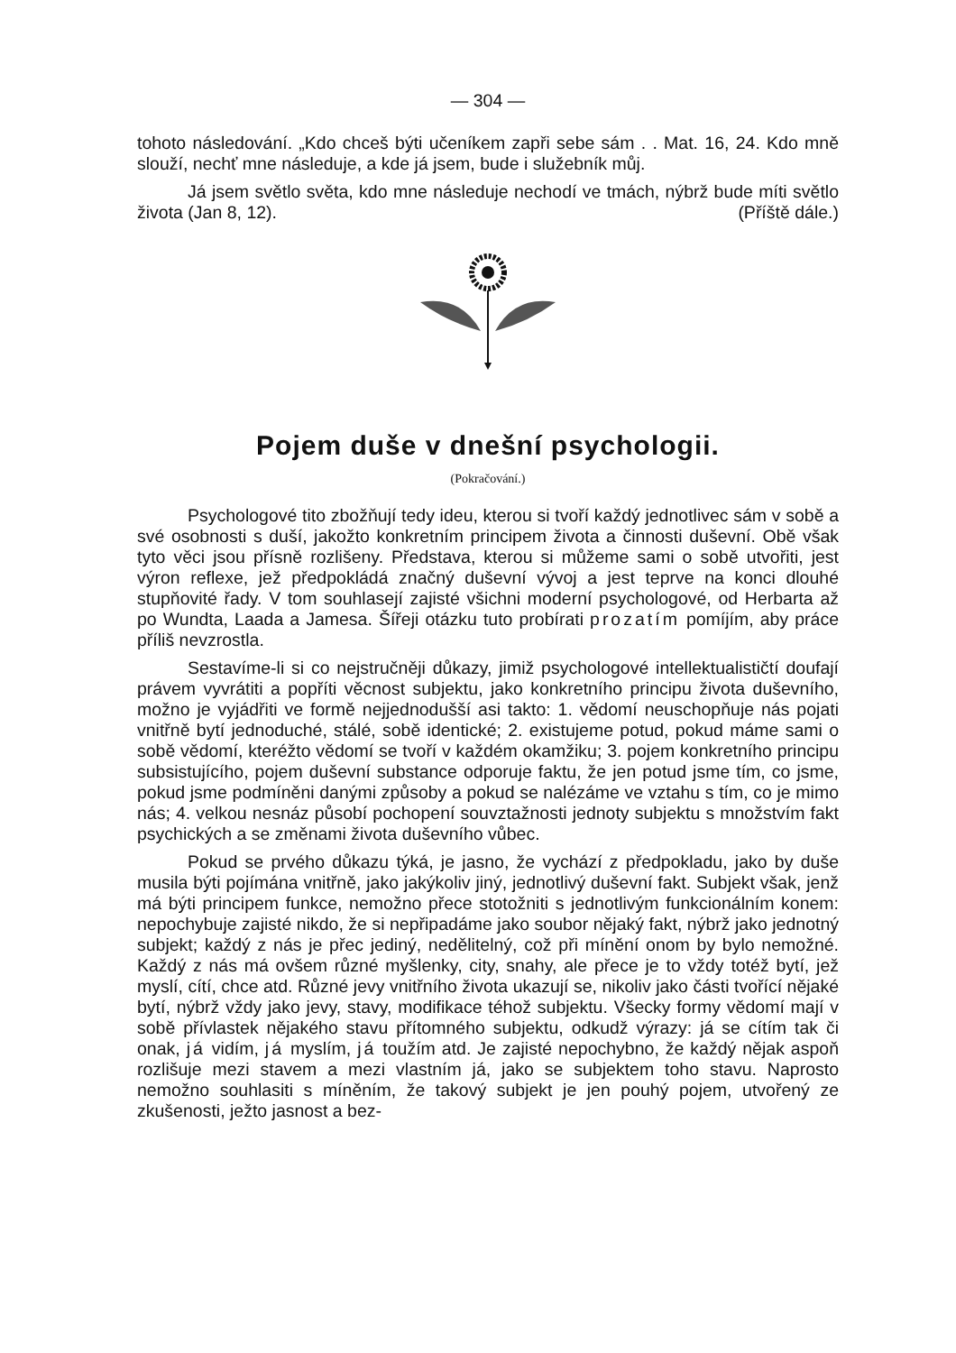— 304 —
tohoto následování. „Kdo chceš býti učeníkem zapři sebe sám . . Mat. 16, 24. Kdo mně slouží, nechť mne následuje, a kde já jsem, bude i služebník můj.
Já jsem světlo světa, kdo mne následuje nechodí ve tmách, nýbrž bude míti světlo života (Jan 8, 12). (Příště dále.)
Pojem duše v dnešní psychologii.
(Pokračování.)
Psychologové tito zbožňují tedy ideu, kterou si tvoří každý jednotlivec sám v sobě a své osobnosti s duší, jakožto konkretním principem života a činnosti duševní. Obě však tyto věci jsou přísně rozlišeny. Představa, kterou si můžeme sami o sobě utvořiti, jest výron reflexe, jež předpokládá značný duševní vývoj a jest teprve na konci dlouhé stupňovité řady. V tom souhlasejí zajisté všichni moderní psychologové, od Herbarta až po Wundta, Laada a Jamesa. Šířeji otázku tuto probírati prozatím pomíjím, aby práce příliš nevzrostla.
Sestavíme-li si co nejstručněji důkazy, jimiž psychologové intellektualističtí doufají právem vyvrátiti a popříti věcnost subjektu, jako konkretního principu života duševního, možno je vyjádřiti ve formě nejjednodušší asi takto: 1. vědomí neuschopňuje nás pojati vnitřně bytí jednoduché, stálé, sobě identické; 2. existujeme potud, pokud máme sami o sobě vědomí, kteréžto vědomí se tvoří v každém okamžiku; 3. pojem konkretního principu subsistujícího, pojem duševní substance odporuje faktu, že jen potud jsme tím, co jsme, pokud jsme podmíněni danými způsoby a pokud se nalézáme ve vztahu s tím, co je mimo nás; 4. velkou nesnáz působí pochopení souvztažnosti jednoty subjektu s množstvím fakt psychických a se změnami života duševního vůbec.
Pokud se prvého důkazu týká, je jasno, že vychází z předpokladu, jako by duše musila býti pojímána vnitřně, jako jakýkoliv jiný, jednotlivý duševní fakt. Subjekt však, jenž má býti principem funkce, nemožno přece stotožniti s jednotlivým funkcionálním konem: nepochybuje zajisté nikdo, že si nepřipadáme jako soubor nějaký fakt, nýbrž jako jednotný subjekt; každý z nás je přec jediný, nedělitelný, což při mínění onom by bylo nemožné. Každý z nás má ovšem různé myšlenky, city, snahy, ale přece je to vždy totéž bytí, jež myslí, cítí, chce atd. Různé jevy vnitřního života ukazují se, nikoliv jako části tvořící nějaké bytí, nýbrž vždy jako jevy, stavy, modifikace téhož subjektu. Všecky formy vědomí mají v sobě přívlastek nějakého stavu přítomného subjektu, odkudž výrazy: já se cítím tak či onak, já vidím, já myslím, já toužím atd. Je zajisté nepochybno, že každý nějak aspoň rozlišuje mezi stavem a mezi vlastním já, jako se subjektem toho stavu. Naprosto nemožno souhlasiti s míněním, že takový subjekt je jen pouhý pojem, utvořený ze zkušenosti, ježto jasnost a bez-